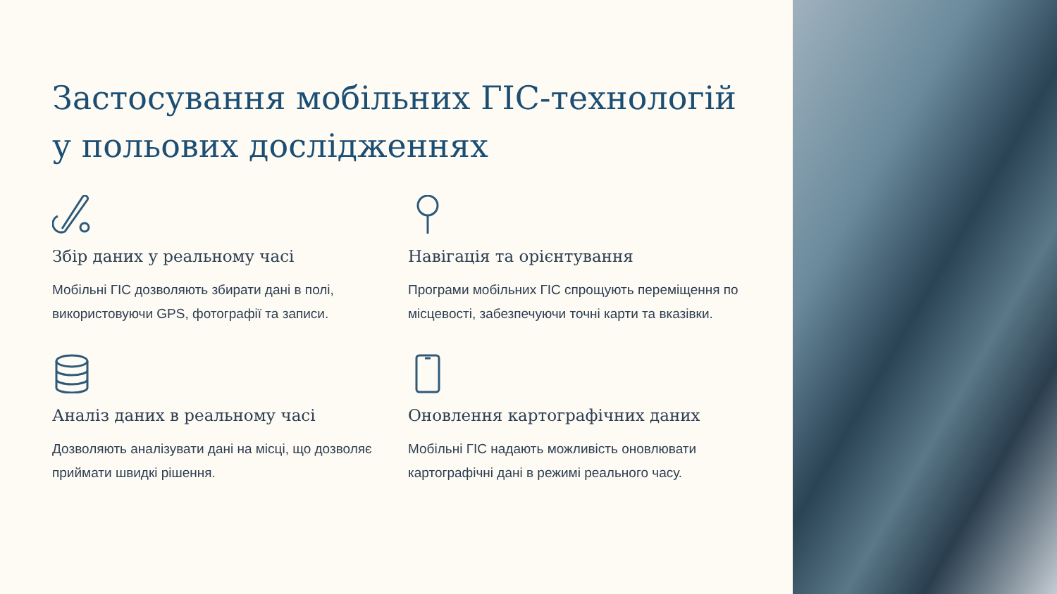Застосування мобільних ГІС-технологій у польових дослідженнях
Збір даних у реальному часі
Мобільні ГІС дозволяють збирати дані в полі, використовуючи GPS, фотографії та записи.
Навігація та орієнтування
Програми мобільних ГІС спрощують переміщення по місцевості, забезпечуючи точні карти та вказівки.
Аналіз даних в реальному часі
Дозволяють аналізувати дані на місці, що дозволяє приймати швидкі рішення.
Оновлення картографічних даних
Мобільні ГІС надають можливість оновлювати картографічні дані в режимі реального часу.